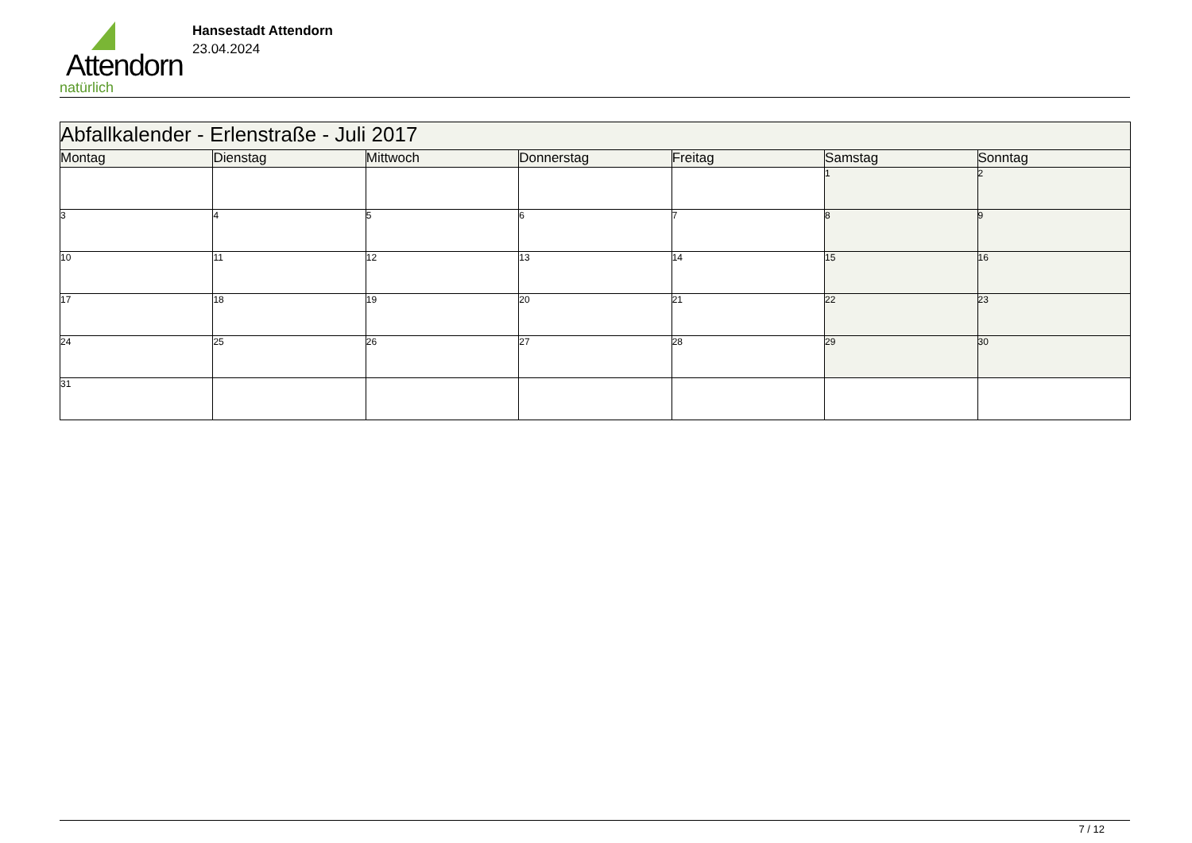Attendorn
natürlich
Hansestadt Attendorn
23.04.2024
| Abfallkalender - Erlenstraße - Juli 2017 | | | | | | |
| Montag | Dienstag | Mittwoch | Donnerstag | Freitag | Samstag | Sonntag |
| | | | | | 1 | 2 |
| 3 | 4 | 5 | 6 | 7 | 8 | 9 |
| 10 | 11 | 12 | 13 | 14 | 15 | 16 |
| 17 | 18 | 19 | 20 | 21 | 22 | 23 |
| 24 | 25 | 26 | 27 | 28 | 29 | 30 |
| 31 | | | | | | |
7 / 12